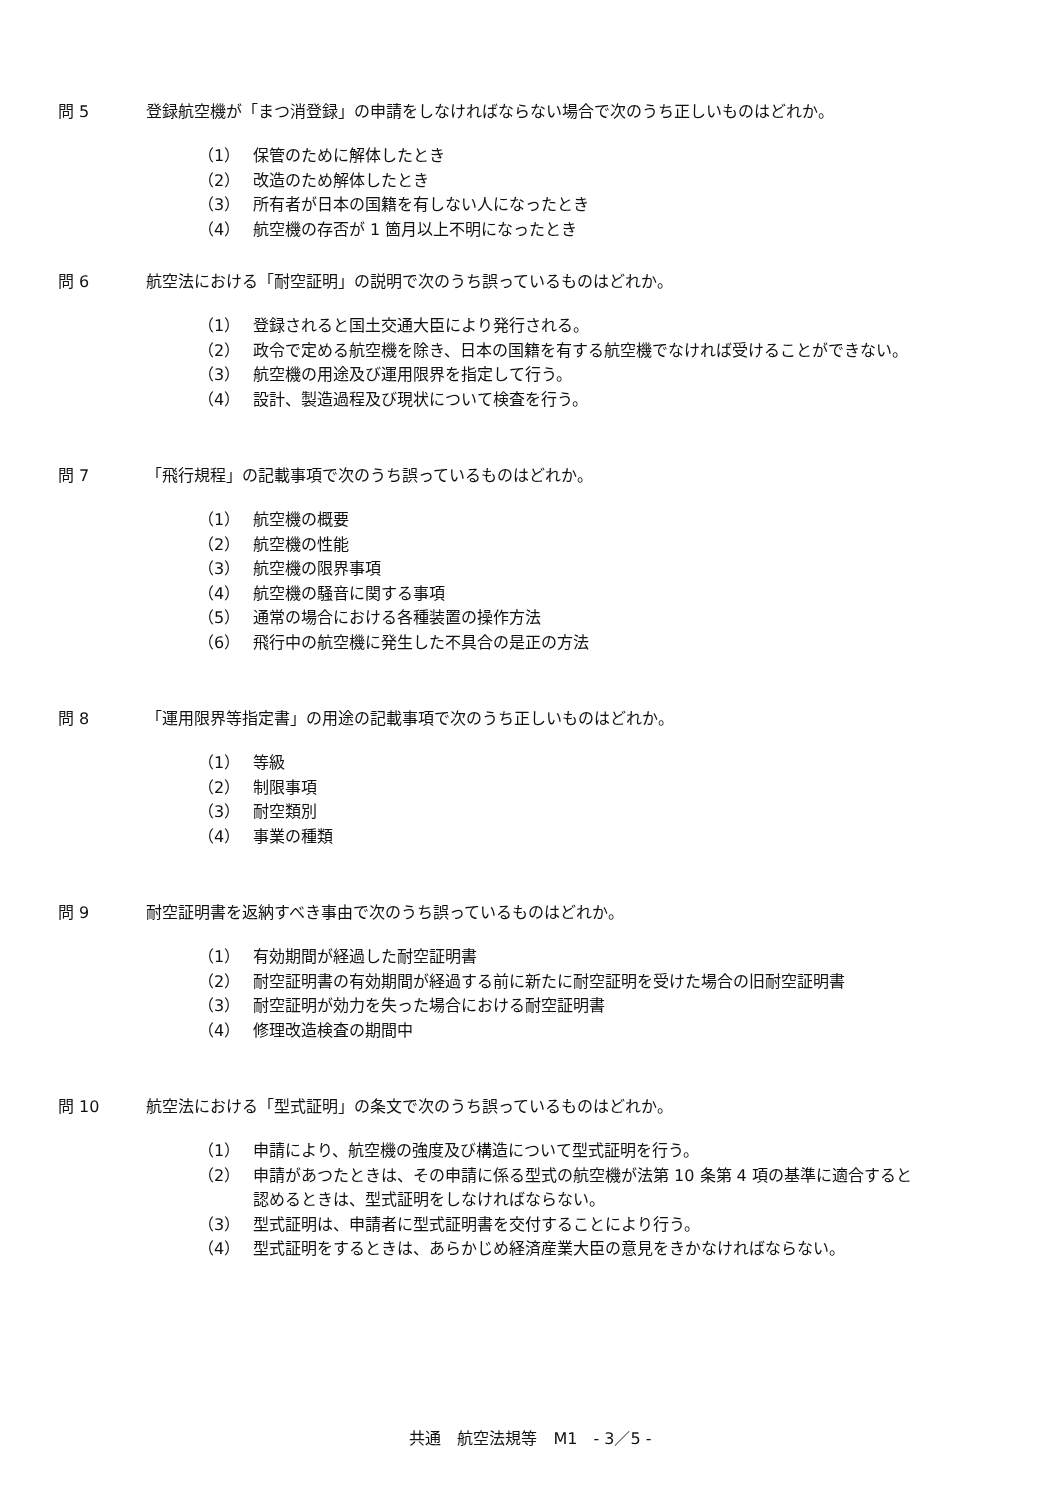問 5 登録航空機が「まつ消登録」の申請をしなければならない場合で次のうち正しいものはどれか。
（1） 保管のために解体したとき
（2） 改造のため解体したとき
（3） 所有者が日本の国籍を有しない人になったとき
（4） 航空機の存否が 1 箇月以上不明になったとき
問 6 航空法における「耐空証明」の説明で次のうち誤っているものはどれか。
（1） 登録されると国土交通大臣により発行される。
（2） 政令で定める航空機を除き、日本の国籍を有する航空機でなければ受けることができない。
（3） 航空機の用途及び運用限界を指定して行う。
（4） 設計、製造過程及び現状について検査を行う。
問 7 「飛行規程」の記載事項で次のうち誤っているものはどれか。
（1） 航空機の概要
（2） 航空機の性能
（3） 航空機の限界事項
（4） 航空機の騒音に関する事項
（5） 通常の場合における各種装置の操作方法
（6） 飛行中の航空機に発生した不具合の是正の方法
問 8 「運用限界等指定書」の用途の記載事項で次のうち正しいものはどれか。
（1） 等級
（2） 制限事項
（3） 耐空類別
（4） 事業の種類
問 9 耐空証明書を返納すべき事由で次のうち誤っているものはどれか。
（1） 有効期間が経過した耐空証明書
（2） 耐空証明書の有効期間が経過する前に新たに耐空証明を受けた場合の旧耐空証明書
（3） 耐空証明が効力を失った場合における耐空証明書
（4） 修理改造検査の期間中
問 10 航空法における「型式証明」の条文で次のうち誤っているものはどれか。
（1） 申請により、航空機の強度及び構造について型式証明を行う。
（2） 申請があつたときは、その申請に係る型式の航空機が法第 10 条第 4 項の基準に適合すると
認めるときは、型式証明をしなければならない。
（3） 型式証明は、申請者に型式証明書を交付することにより行う。
（4） 型式証明をするときは、あらかじめ経済産業大臣の意見をきかなければならない。
共通　航空法規等　M1　- 3／5 -